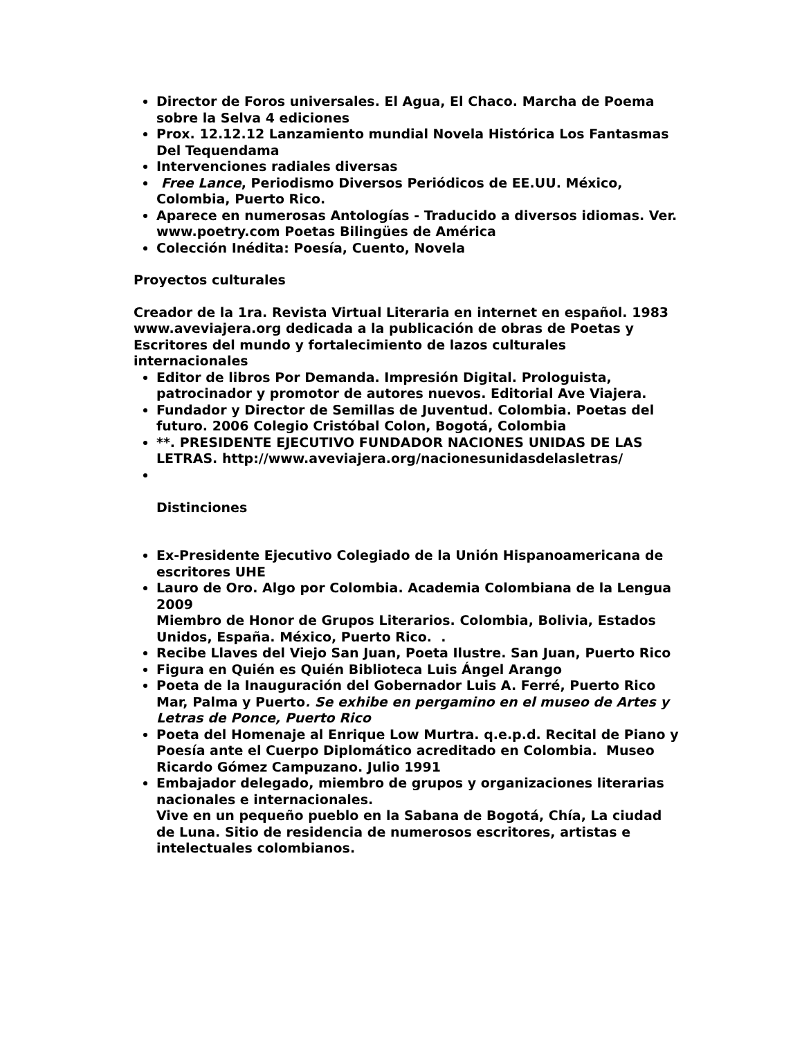Director de Foros universales. El Agua, El Chaco. Marcha de Poema sobre la Selva 4 ediciones
Prox. 12.12.12 Lanzamiento mundial Novela Histórica Los Fantasmas Del Tequendama
Intervenciones radiales diversas
Free Lance, Periodismo Diversos Periódicos de EE.UU. México, Colombia, Puerto Rico.
Aparece en numerosas Antologías - Traducido a diversos idiomas. Ver. www.poetry.com Poetas Bilingües de América
Colección Inédita: Poesía, Cuento, Novela
Proyectos culturales
Creador de la 1ra. Revista Virtual Literaria en internet en español. 1983 www.aveviajera.org dedicada a la publicación de obras de Poetas y Escritores del mundo y fortalecimiento de lazos culturales internacionales
Editor de libros Por Demanda. Impresión Digital. Prologuista, patrocinador y promotor de autores nuevos. Editorial Ave Viajera.
Fundador y Director de Semillas de Juventud. Colombia. Poetas del futuro. 2006 Colegio Cristóbal Colon, Bogotá, Colombia
**. PRESIDENTE EJECUTIVO FUNDADOR NACIONES UNIDAS DE LAS LETRAS. http://www.aveviajera.org/nacionesunidasdelasletras/
Distinciones
Ex-Presidente Ejecutivo Colegiado de la Unión Hispanoamericana de escritores UHE
Lauro de Oro. Algo por Colombia. Academia Colombiana de la Lengua 2009
Miembro de Honor de Grupos Literarios. Colombia, Bolivia, Estados Unidos, España. México, Puerto Rico. .
Recibe Llaves del Viejo San Juan, Poeta Ilustre. San Juan, Puerto Rico
Figura en Quién es Quién Biblioteca Luis Ángel Arango
Poeta de la Inauguración del Gobernador Luis A. Ferré, Puerto Rico Mar, Palma y Puerto. Se exhibe en pergamino en el museo de Artes y Letras de Ponce, Puerto Rico
Poeta del Homenaje al Enrique Low Murtra. q.e.p.d. Recital de Piano y Poesía ante el Cuerpo Diplomático acreditado en Colombia. Museo Ricardo Gómez Campuzano. Julio 1991
Embajador delegado, miembro de grupos y organizaciones literarias nacionales e internacionales.
Vive en un pequeño pueblo en la Sabana de Bogotá, Chía, La ciudad de Luna. Sitio de residencia de numerosos escritores, artistas e intelectuales colombianos.